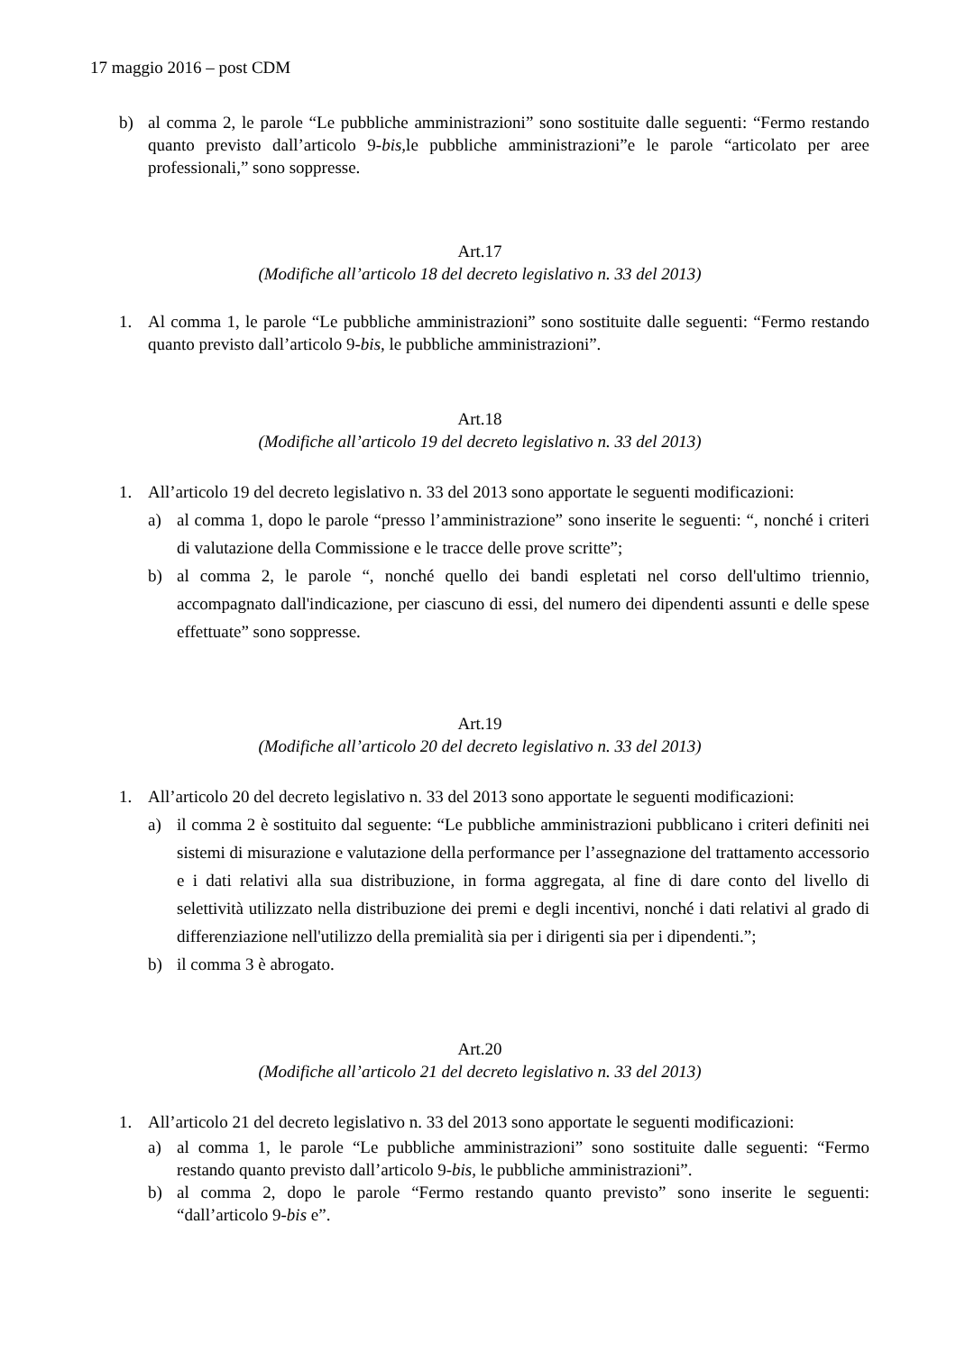17 maggio 2016 – post CDM
b) al comma 2, le parole “Le pubbliche amministrazioni” sono sostituite dalle seguenti: “Fermo restando quanto previsto dall’articolo 9-bis, le pubbliche amministrazioni”e le parole “articolato per aree professionali,” sono soppresse.
Art.17
(Modifiche all’articolo 18 del decreto legislativo n. 33 del 2013)
1. Al comma 1, le parole “Le pubbliche amministrazioni” sono sostituite dalle seguenti: “Fermo restando quanto previsto dall’articolo 9-bis, le pubbliche amministrazioni”.
Art.18
(Modifiche all’articolo 19 del decreto legislativo n. 33 del 2013)
1. All’articolo 19 del decreto legislativo n. 33 del 2013 sono apportate le seguenti modificazioni:
a) al comma 1, dopo le parole “presso l’amministrazione” sono inserite le seguenti: “, nonché i criteri di valutazione della Commissione e le tracce delle prove scritte”;
b) al comma 2, le parole “, nonché quello dei bandi espletati nel corso dell'ultimo triennio, accompagnato dall'indicazione, per ciascuno di essi, del numero dei dipendenti assunti e delle spese effettuate” sono soppresse.
Art.19
(Modifiche all’articolo 20 del decreto legislativo n. 33 del 2013)
1. All’articolo 20 del decreto legislativo n. 33 del 2013 sono apportate le seguenti modificazioni:
a) il comma 2 è sostituito dal seguente: “Le pubbliche amministrazioni pubblicano i criteri definiti nei sistemi di misurazione e valutazione della performance per l’assegnazione del trattamento accessorio e i dati relativi alla sua distribuzione, in forma aggregata, al fine di dare conto del livello di selettività utilizzato nella distribuzione dei premi e degli incentivi, nonché i dati relativi al grado di differenziazione nell'utilizzo della premialità sia per i dirigenti sia per i dipendenti.”;
b) il comma 3 è abrogato.
Art.20
(Modifiche all’articolo 21 del decreto legislativo n. 33 del 2013)
1. All’articolo 21 del decreto legislativo n. 33 del 2013 sono apportate le seguenti modificazioni:
a) al comma 1, le parole “Le pubbliche amministrazioni” sono sostituite dalle seguenti: “Fermo restando quanto previsto dall’articolo 9-bis, le pubbliche amministrazioni”.
b) al comma 2, dopo le parole “Fermo restando quanto previsto” sono inserite le seguenti: “dall’articolo 9-bis e”.